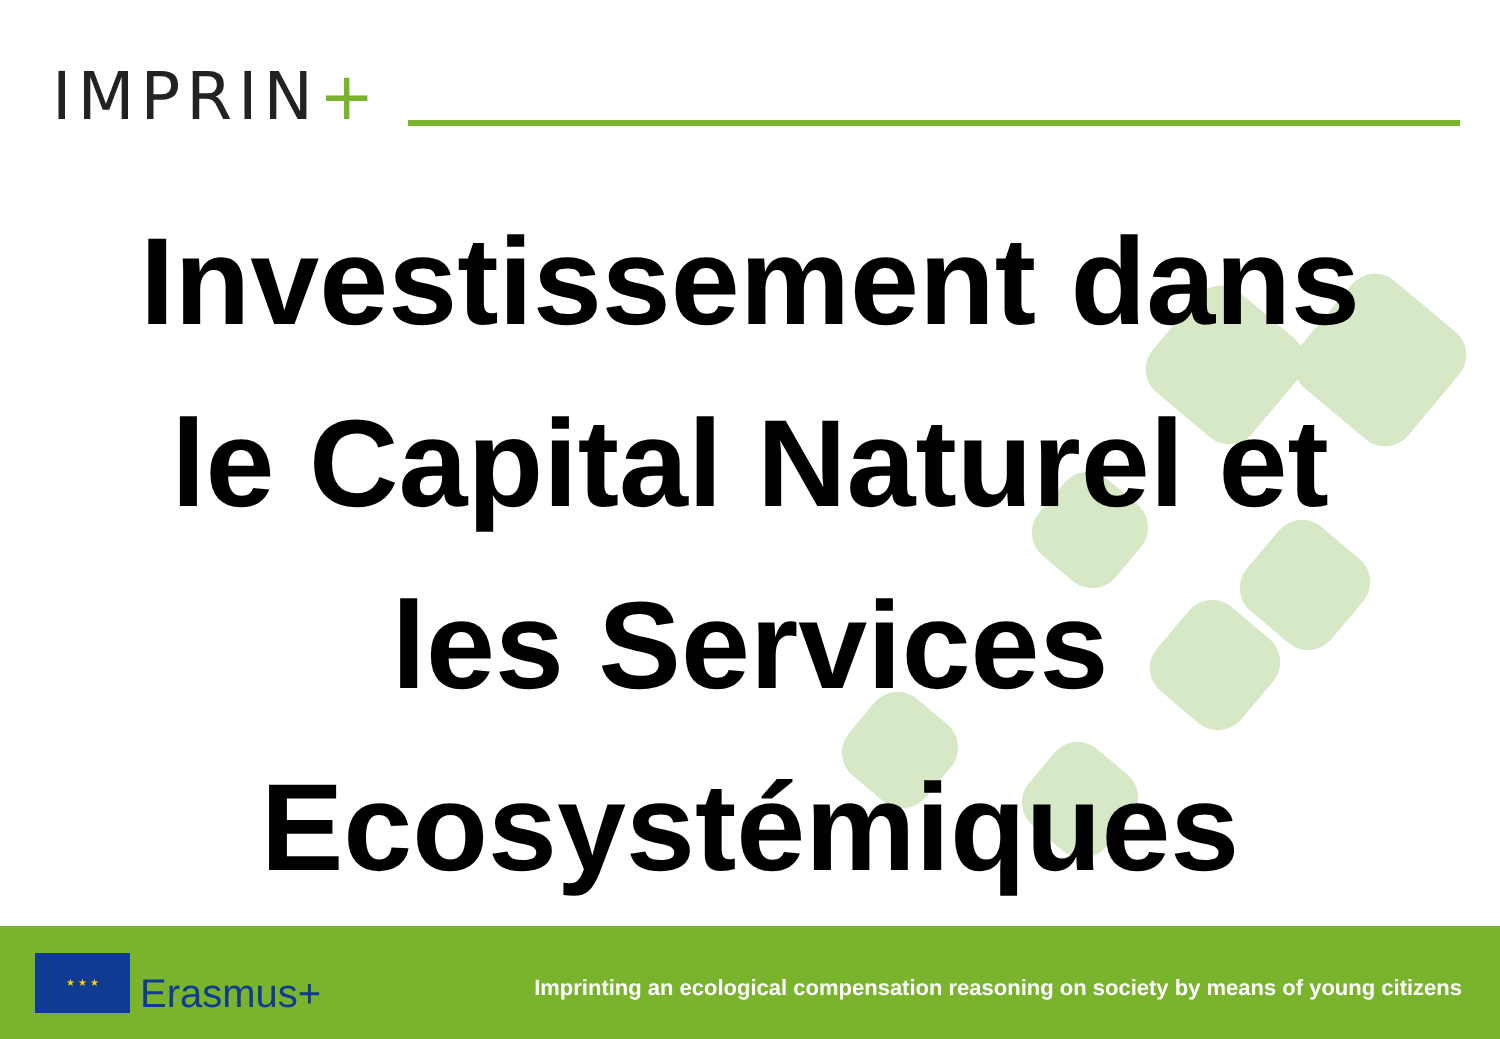IMPRIN+
Investissement dans
le Capital Naturel et
les Services
Ecosystémiques
★ ★ ★
Erasmus+
Imprinting an ecological compensation reasoning on society by means of young citizens